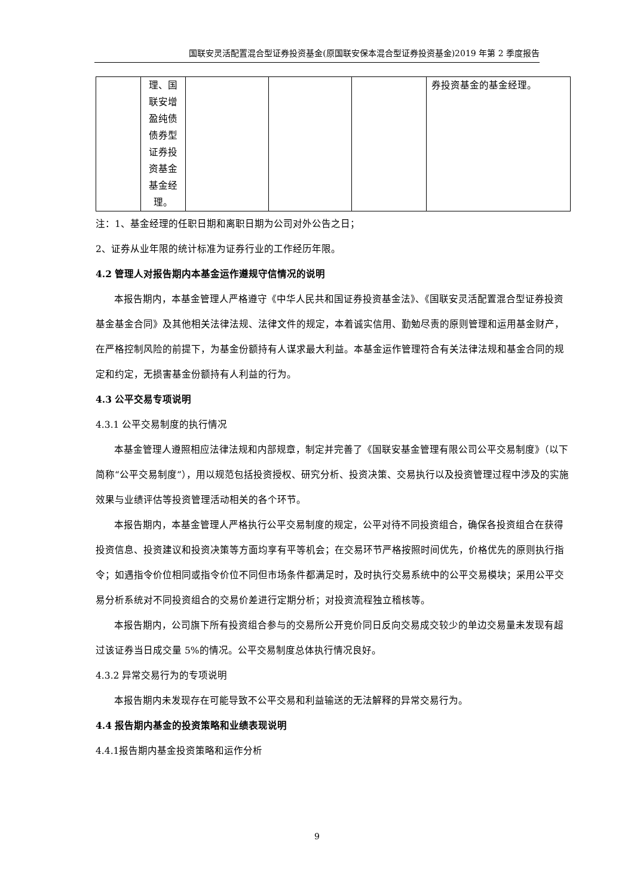国联安灵活配置混合型证券投资基金(原国联安保本混合型证券投资基金)2019 年第 2 季度报告
| | 理、国联安增盈纯债债券型证券投资基金基金经理。 | | | | 券投资基金的基金经理。 |
注：1、基金经理的任职日期和离职日期为公司对外公告之日；
2、证券从业年限的统计标准为证券行业的工作经历年限。
4.2 管理人对报告期内本基金运作遵规守信情况的说明
本报告期内，本基金管理人严格遵守《中华人民共和国证券投资基金法》、《国联安灵活配置混合型证券投资基金基金合同》及其他相关法律法规、法律文件的规定，本着诚实信用、勤勉尽责的原则管理和运用基金财产，在严格控制风险的前提下，为基金份额持有人谋求最大利益。本基金运作管理符合有关法律法规和基金合同的规定和约定，无损害基金份额持有人利益的行为。
4.3 公平交易专项说明
4.3.1 公平交易制度的执行情况
本基金管理人遵照相应法律法规和内部规章，制定并完善了《国联安基金管理有限公司公平交易制度》（以下简称“公平交易制度”），用以规范包括投资授权、研究分析、投资决策、交易执行以及投资管理过程中涉及的实施效果与业绩评估等投资管理活动相关的各个环节。
本报告期内，本基金管理人严格执行公平交易制度的规定，公平对待不同投资组合，确保各投资组合在获得投资信息、投资建议和投资决策等方面均享有平等机会；在交易环节严格按照时间优先，价格优先的原则执行指令；如遇指令价位相同或指令价位不同但市场条件都满足时，及时执行交易系统中的公平交易模块；采用公平交易分析系统对不同投资组合的交易价差进行定期分析；对投资流程独立稽核等。
本报告期内，公司旗下所有投资组合参与的交易所公开竞价同日反向交易成交较少的单边交易量未发现有超过该证券当日成交量 5%的情况。公平交易制度总体执行情况良好。
4.3.2 异常交易行为的专项说明
本报告期内未发现存在可能导致不公平交易和利益输送的无法解释的异常交易行为。
4.4 报告期内基金的投资策略和业绩表现说明
4.4.1报告期内基金投资策略和运作分析
9